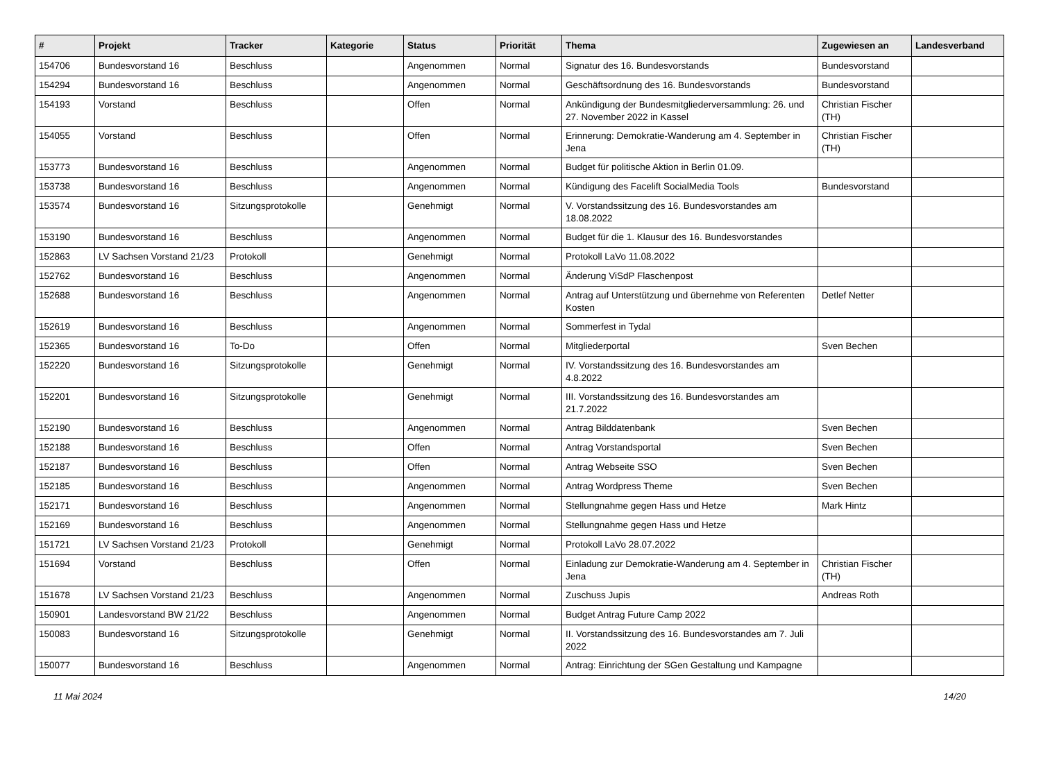| # | Projekt | Tracker | Kategorie | Status | Priorität | Thema | Zugewiesen an | Landesverband |
| --- | --- | --- | --- | --- | --- | --- | --- | --- |
| 154706 | Bundesvorstand 16 | Beschluss | | Angenommen | Normal | Signatur des 16. Bundesvorstands | Bundesvorstand | |
| 154294 | Bundesvorstand 16 | Beschluss | | Angenommen | Normal | Geschäftsordnung des 16. Bundesvorstands | Bundesvorstand | |
| 154193 | Vorstand | Beschluss | | Offen | Normal | Ankündigung der Bundesmitgliederversammlung: 26. und 27. November 2022 in Kassel | Christian Fischer (TH) | |
| 154055 | Vorstand | Beschluss | | Offen | Normal | Erinnerung: Demokratie-Wanderung am 4. September in Jena | Christian Fischer (TH) | |
| 153773 | Bundesvorstand 16 | Beschluss | | Angenommen | Normal | Budget für politische Aktion in Berlin 01.09. | | |
| 153738 | Bundesvorstand 16 | Beschluss | | Angenommen | Normal | Kündigung des Facelift SocialMedia Tools | Bundesvorstand | |
| 153574 | Bundesvorstand 16 | Sitzungsprotokolle | | Genehmigt | Normal | V. Vorstandssitzung des 16. Bundesvorstandes am 18.08.2022 | | |
| 153190 | Bundesvorstand 16 | Beschluss | | Angenommen | Normal | Budget für die 1. Klausur des 16. Bundesvorstandes | | |
| 152863 | LV Sachsen Vorstand 21/23 | Protokoll | | Genehmigt | Normal | Protokoll LaVo 11.08.2022 | | |
| 152762 | Bundesvorstand 16 | Beschluss | | Angenommen | Normal | Änderung ViSdP Flaschenpost | | |
| 152688 | Bundesvorstand 16 | Beschluss | | Angenommen | Normal | Antrag auf Unterstützung und übernehme von Referenten Kosten | Detlef Netter | |
| 152619 | Bundesvorstand 16 | Beschluss | | Angenommen | Normal | Sommerfest in Tydal | | |
| 152365 | Bundesvorstand 16 | To-Do | | Offen | Normal | Mitgliederportal | Sven Bechen | |
| 152220 | Bundesvorstand 16 | Sitzungsprotokolle | | Genehmigt | Normal | IV. Vorstandssitzung des 16. Bundesvorstandes am 4.8.2022 | | |
| 152201 | Bundesvorstand 16 | Sitzungsprotokolle | | Genehmigt | Normal | III. Vorstandssitzung des 16. Bundesvorstandes am 21.7.2022 | | |
| 152190 | Bundesvorstand 16 | Beschluss | | Angenommen | Normal | Antrag Bilddatenbank | Sven Bechen | |
| 152188 | Bundesvorstand 16 | Beschluss | | Offen | Normal | Antrag Vorstandsportal | Sven Bechen | |
| 152187 | Bundesvorstand 16 | Beschluss | | Offen | Normal | Antrag Webseite SSO | Sven Bechen | |
| 152185 | Bundesvorstand 16 | Beschluss | | Angenommen | Normal | Antrag Wordpress Theme | Sven Bechen | |
| 152171 | Bundesvorstand 16 | Beschluss | | Angenommen | Normal | Stellungnahme gegen Hass und Hetze | Mark Hintz | |
| 152169 | Bundesvorstand 16 | Beschluss | | Angenommen | Normal | Stellungnahme gegen Hass und Hetze | | |
| 151721 | LV Sachsen Vorstand 21/23 | Protokoll | | Genehmigt | Normal | Protokoll LaVo 28.07.2022 | | |
| 151694 | Vorstand | Beschluss | | Offen | Normal | Einladung zur Demokratie-Wanderung am 4. September in Jena | Christian Fischer (TH) | |
| 151678 | LV Sachsen Vorstand 21/23 | Beschluss | | Angenommen | Normal | Zuschuss Jupis | Andreas Roth | |
| 150901 | Landesvorstand BW 21/22 | Beschluss | | Angenommen | Normal | Budget Antrag Future Camp 2022 | | |
| 150083 | Bundesvorstand 16 | Sitzungsprotokolle | | Genehmigt | Normal | II. Vorstandssitzung des 16. Bundesvorstandes am 7. Juli 2022 | | |
| 150077 | Bundesvorstand 16 | Beschluss | | Angenommen | Normal | Antrag: Einrichtung der SGen Gestaltung und Kampagne | | |
11 Mai 2024 14/20